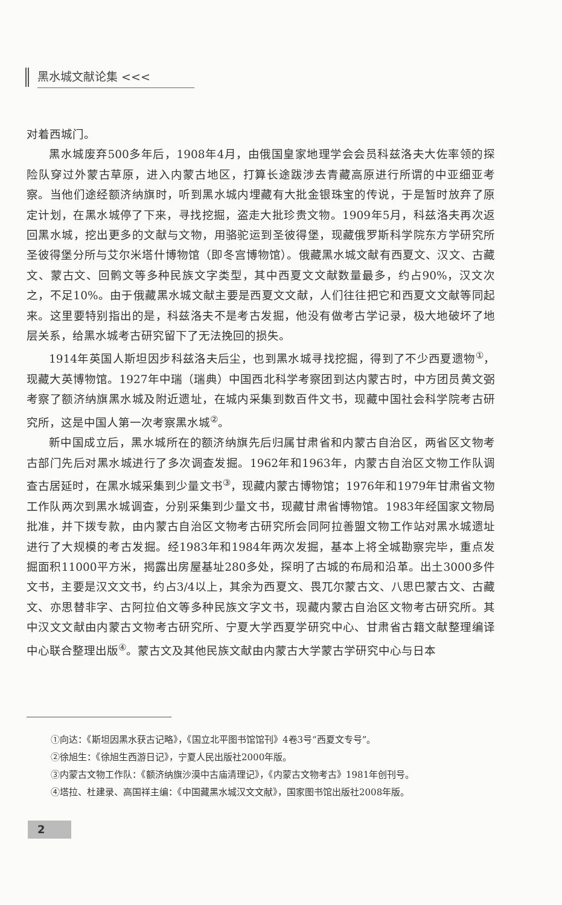黑水城文献论集 <<<
对着西城门。
黑水城废弃500多年后，1908年4月，由俄国皇家地理学会会员科兹洛夫大佐率领的探险队穿过外蒙古草原，进入内蒙古地区，打算长途跋涉去青藏高原进行所谓的中亚细亚考察。当他们途经额济纳旗时，听到黑水城内埋藏有大批金银珠宝的传说，于是暂时放弃了原定计划，在黑水城停了下来，寻找挖掘，盗走大批珍贵文物。1909年5月，科兹洛夫再次返回黑水城，挖出更多的文献与文物，用骆驼运到圣彼得堡，现藏俄罗斯科学院东方学研究所圣彼得堡分所与艾尔米塔什博物馆（即冬宫博物馆）。俄藏黑水城文献有西夏文、汉文、古藏文、蒙古文、回鹘文等多种民族文字类型，其中西夏文文献数量最多，约占90%，汉文次之，不足10%。由于俄藏黑水城文献主要是西夏文文献，人们往往把它和西夏文文献等同起来。这里要特别指出的是，科兹洛夫不是考古发掘，他没有做考古学记录，极大地破坏了地层关系，给黑水城考古研究留下了无法挽回的损失。
1914年英国人斯坦因步科兹洛夫后尘，也到黑水城寻找挖掘，得到了不少西夏遗物<sup>①</sup>，现藏大英博物馆。1927年中瑞（瑞典）中国西北科学考察团到达内蒙古时，中方团员黄文弼考察了额济纳旗黑水城及附近遗址，在城内采集到数百件文书，现藏中国社会科学院考古研究所，这是中国人第一次考察黑水城<sup>②</sup>。
新中国成立后，黑水城所在的额济纳旗先后归属甘肃省和内蒙古自治区，两省区文物考古部门先后对黑水城进行了多次调查发掘。1962年和1963年，内蒙古自治区文物工作队调查古居延时，在黑水城采集到少量文书<sup>③</sup>，现藏内蒙古博物馆；1976年和1979年甘肃省文物工作队两次到黑水城调查，分别采集到少量文书，现藏甘肃省博物馆。1983年经国家文物局批准，并下拨专款，由内蒙古自治区文物考古研究所会同阿拉善盟文物工作站对黑水城遗址进行了大规模的考古发掘。经1983年和1984年两次发掘，基本上将全城勘察完毕，重点发掘面积11000平方米，揭露出房屋基址280多处，探明了古城的布局和沿革。出土3000多件文书，主要是汉文文书，约占3/4以上，其余为西夏文、畏兀尔蒙古文、八思巴蒙古文、古藏文、亦思替非字、古阿拉伯文等多种民族文字文书，现藏内蒙古自治区文物考古研究所。其中汉文文献由内蒙古文物考古研究所、宁夏大学西夏学研究中心、甘肃省古籍文献整理编译中心联合整理出版<sup>④</sup>。蒙古文及其他民族文献由内蒙古大学蒙古学研究中心与日本
①向达：《斯坦因黑水获古记略》，《国立北平图书馆馆刊》4卷3号“西夏文专号”。
②徐旭生：《徐旭生西游日记》，宁夏人民出版社2000年版。
③内蒙古文物工作队：《额济纳旗沙漠中古庙清理记》，《内蒙古文物考古》1981年创刊号。
④塔拉、杜建录、高国祥主编：《中国藏黑水城汉文文献》，国家图书馆出版社2008年版。
2